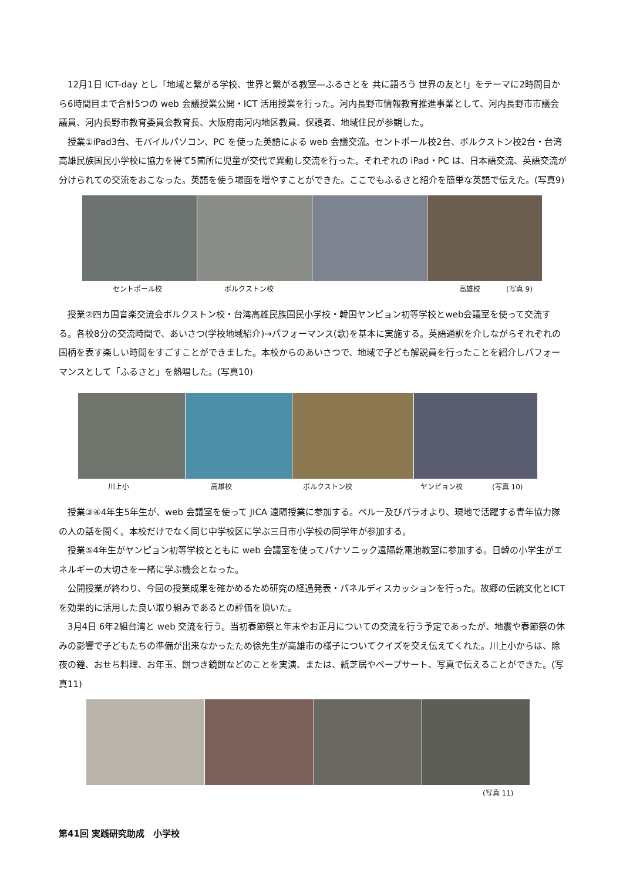12月1日 ICT-day とし「地域と繋がる学校、世界と繋がる教室―ふるさとを 共に語ろう 世界の友と!」をテーマに2時間目から6時間目まで合計5つの web 会議授業公開・ICT 活用授業を行った。河内長野市情報教育推進事業として、河内長野市市議会議員、河内長野市教育委員会教育長、大阪府南河内地区教員、保護者、地域住民が参観した。
授業①iPad3台、モバイルパソコン、PC を使った英語による web 会議交流。セントポール校2台、ボルクストン校2台・台湾高雄民族国民小学校に協力を得て5箇所に児童が交代で異動し交流を行った。それぞれの iPad・PC は、日本語交流、英語交流が分けられての交流をおこなった。英語を使う場面を増やすことができた。ここでもふるさと紹介を簡単な英語で伝えた。(写真9)
セントポール校 ボルクストン校 高雄校 (写真 9)
授業②四カ国音楽交流会ボルクストン校・台湾高雄民族国民小学校・韓国ヤンピョン初等学校とweb会議室を使って交流する。各校8分の交流時間で、あいさつ(学校地域紹介)→パフォーマンス(歌)を基本に実施する。英語通訳を介しながらそれぞれの国柄を表す楽しい時間をすごすことができました。本校からのあいさつで、地域で子ども解説員を行ったことを紹介しパフォーマンスとして「ふるさと」を熱唱した。(写真10)
川上小 高雄校 ボルクストン校 ヤンピョン校 (写真 10)
授業③④4年生5年生が、web 会議室を使って JICA 遠隔授業に参加する。ペルー及びパラオより、現地で活躍する青年協力隊の人の話を聞く。本校だけでなく同じ中学校区に学ぶ三日市小学校の同学年が参加する。
授業⑤4年生がヤンピョン初等学校とともに web 会議室を使ってパナソニック遠隔乾電池教室に参加する。日韓の小学生がエネルギーの大切さを一緒に学ぶ機会となった。
公開授業が終わり、今回の授業成果を確かめるため研究の経過発表・パネルディスカッションを行った。故郷の伝統文化とICT を効果的に活用した良い取り組みであるとの評価を頂いた。
3月4日 6年2組台湾と web 交流を行う。当初春節祭と年末やお正月についての交流を行う予定であったが、地震や春節祭の休みの影響で子どもたちの準備が出来なかったため徐先生が高雄市の様子についてクイズを交え伝えてくれた。川上小からは、除夜の鐘、おせち料理、お年玉、餅つき鏡餅などのことを実演、または、紙芝居やペープサート、写真で伝えることができた。(写真11)
(写真 11)
第41回 実践研究助成　小学校